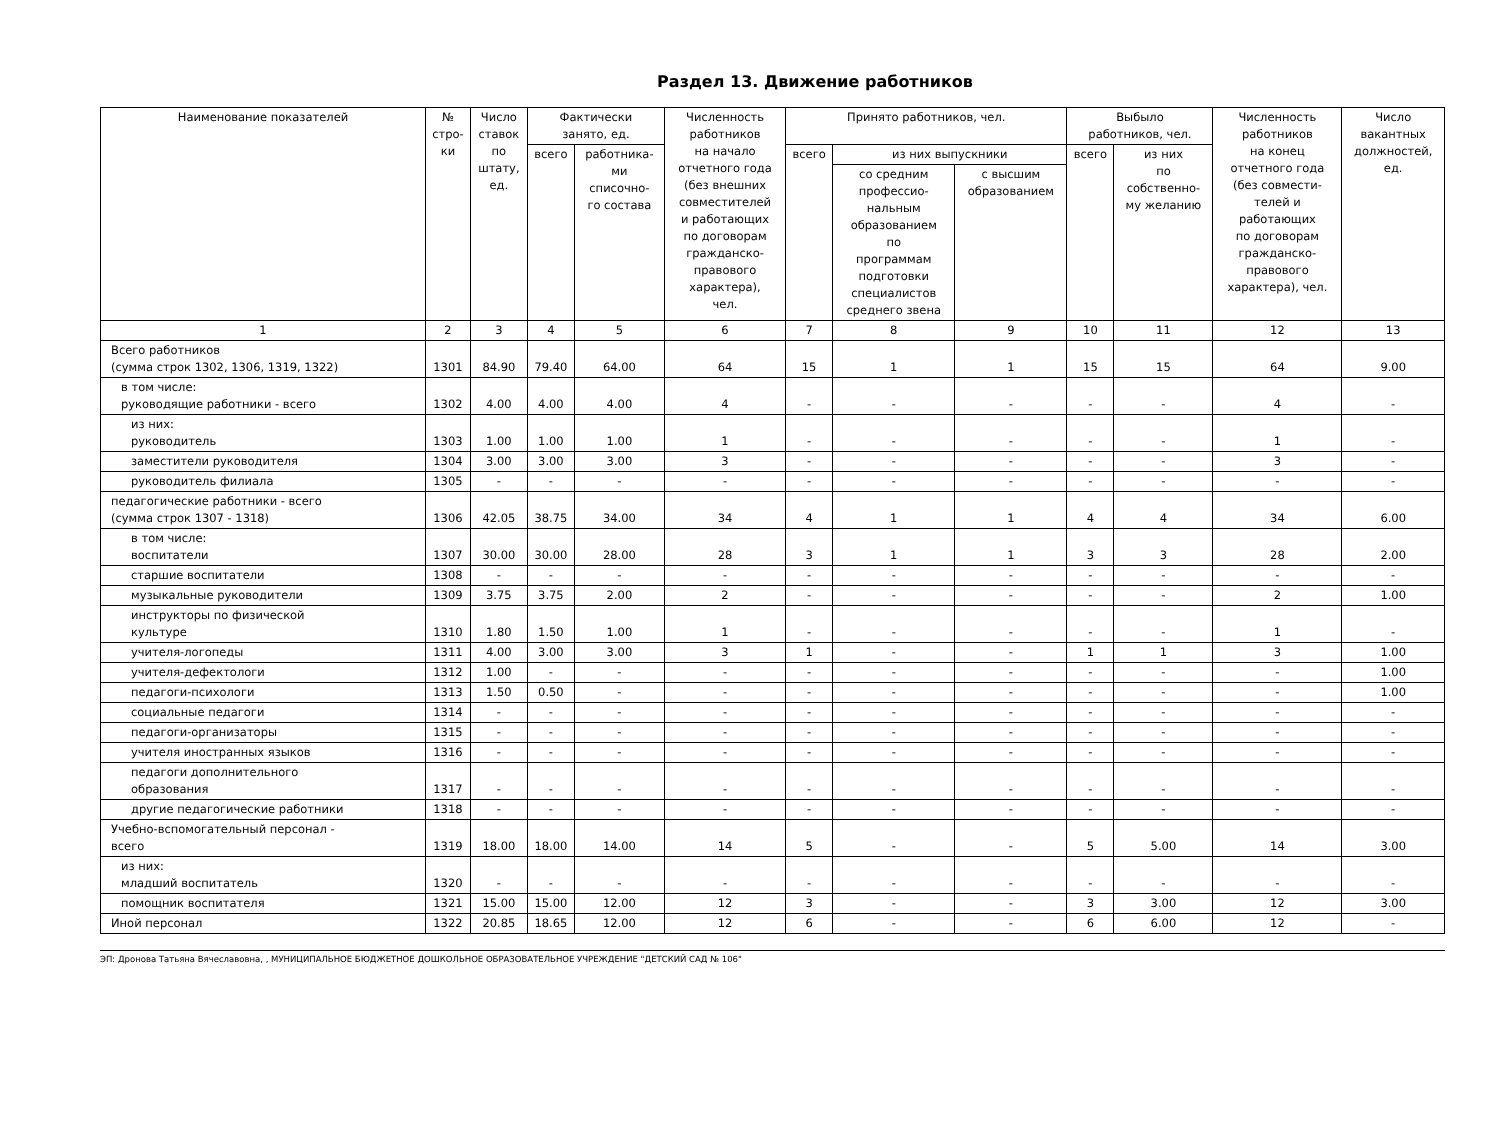Раздел 13. Движение работников
| Наименование показателей | № стро- ки | Число ставок по штату, ед. | Фактически занято, ед. | | Численность работников на начало отчетного года (без внешних совместителей и работающих по договорам гражданско- правового характера), чел. | Принято работников, чел. | | | Выбыло работников, чел. | | Численность работников на конец отчетного года (без совмести- телей и работающих по договорам гражданско- правового характера), чел. | Число вакантных должностей, ед. |
| --- | --- | --- | --- | --- | --- | --- | --- | --- | --- | --- | --- | --- |
| | | | всего | работника- ми списочно- го состава | | всего | из них выпускники | | всего | из них по собственно- му желанию | | |
| | | | | | | | со средним профессио- нальным образованием по программам подготовки специалистов среднего звена | с высшим образованием | | | | |
| 1 | 2 | 3 | 4 | 5 | 6 | 7 | 8 | 9 | 10 | 11 | 12 | 13 |
| Всего работников (сумма строк 1302, 1306, 1319, 1322) | 1301 | 84.90 | 79.40 | 64.00 | 64 | 15 | 1 | 1 | 15 | 15 | 64 | 9.00 |
| в том числе: руководящие работники - всего | 1302 | 4.00 | 4.00 | 4.00 | 4 | - | - | - | - | - | 4 | - |
| из них: руководитель | 1303 | 1.00 | 1.00 | 1.00 | 1 | - | - | - | - | - | 1 | - |
| заместители руководителя | 1304 | 3.00 | 3.00 | 3.00 | 3 | - | - | - | - | - | 3 | - |
| руководитель филиала | 1305 | - | - | - | - | - | - | - | - | - | - | - |
| педагогические работники - всего (сумма строк 1307 - 1318) | 1306 | 42.05 | 38.75 | 34.00 | 34 | 4 | 1 | 1 | 4 | 4 | 34 | 6.00 |
| в том числе: воспитатели | 1307 | 30.00 | 30.00 | 28.00 | 28 | 3 | 1 | 1 | 3 | 3 | 28 | 2.00 |
| старшие воспитатели | 1308 | - | - | - | - | - | - | - | - | - | - | - |
| музыкальные руководители | 1309 | 3.75 | 3.75 | 2.00 | 2 | - | - | - | - | - | 2 | 1.00 |
| инструкторы по физической культуре | 1310 | 1.80 | 1.50 | 1.00 | 1 | - | - | - | - | - | 1 | - |
| учителя-логопеды | 1311 | 4.00 | 3.00 | 3.00 | 3 | 1 | - | - | 1 | 1 | 3 | 1.00 |
| учителя-дефектологи | 1312 | 1.00 | - | - | - | - | - | - | - | - | - | 1.00 |
| педагоги-психологи | 1313 | 1.50 | 0.50 | - | - | - | - | - | - | - | - | 1.00 |
| социальные педагоги | 1314 | - | - | - | - | - | - | - | - | - | - | - |
| педагоги-организаторы | 1315 | - | - | - | - | - | - | - | - | - | - | - |
| учителя иностранных языков | 1316 | - | - | - | - | - | - | - | - | - | - | - |
| педагоги дополнительного образования | 1317 | - | - | - | - | - | - | - | - | - | - | - |
| другие педагогические работники | 1318 | - | - | - | - | - | - | - | - | - | - | - |
| Учебно-вспомогательный персонал - всего | 1319 | 18.00 | 18.00 | 14.00 | 14 | 5 | - | - | 5 | 5.00 | 14 | 3.00 |
| из них: младший воспитатель | 1320 | - | - | - | - | - | - | - | - | - | - | - |
| помощник воспитателя | 1321 | 15.00 | 15.00 | 12.00 | 12 | 3 | - | - | 3 | 3.00 | 12 | 3.00 |
| Иной персонал | 1322 | 20.85 | 18.65 | 12.00 | 12 | 6 | - | - | 6 | 6.00 | 12 | - |
ЭП: Дронова Татьяна Вячеславовна, , МУНИЦИПАЛЬНОЕ БЮДЖЕТНОЕ ДОШКОЛЬНОЕ ОБРАЗОВАТЕЛЬНОЕ УЧРЕЖДЕНИЕ "ДЕТСКИЙ САД № 106"